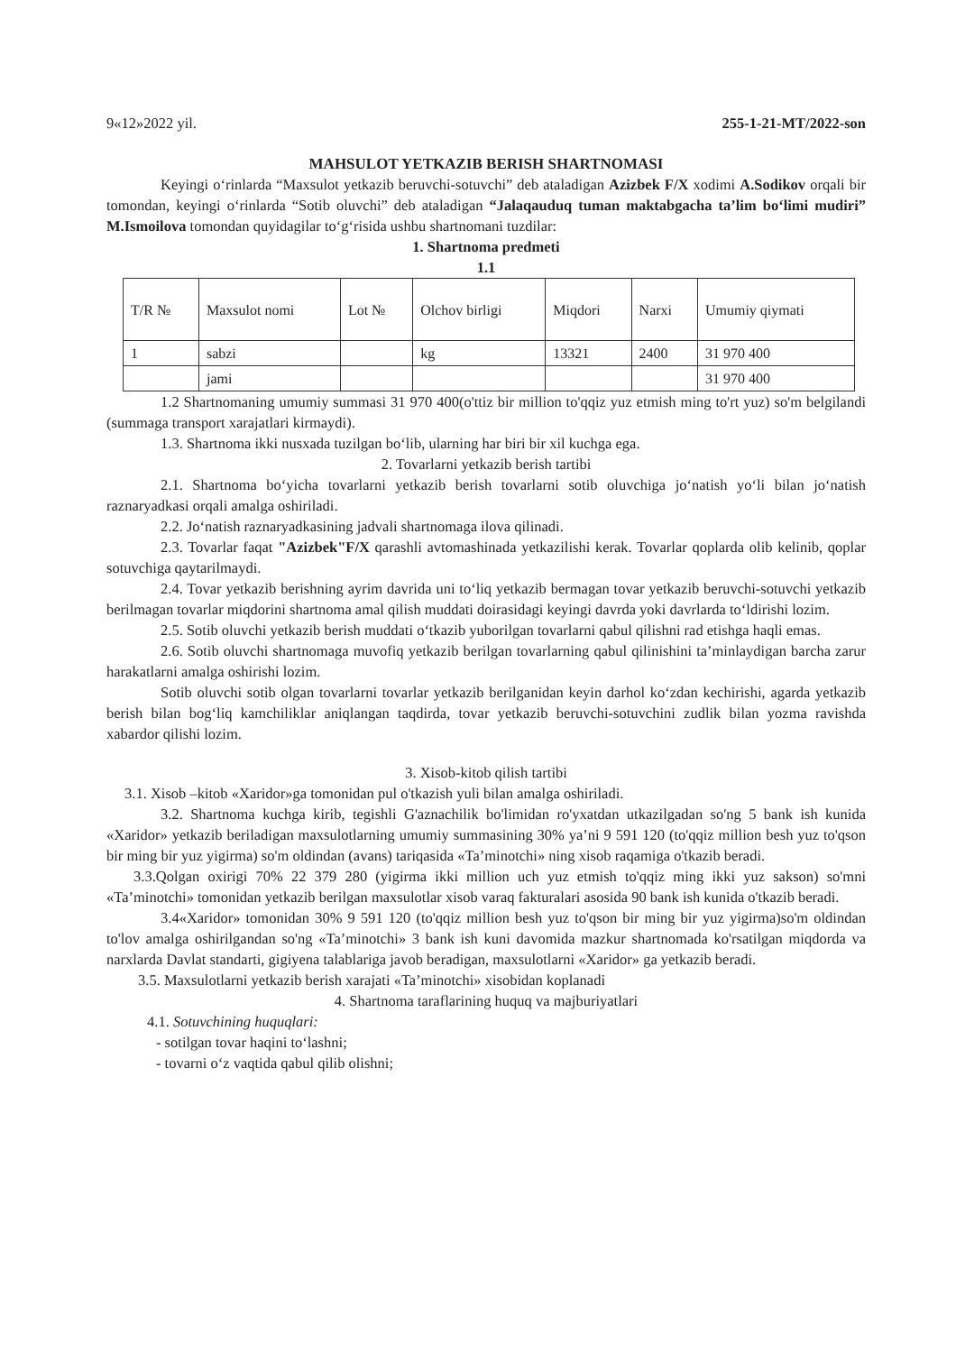9«12»2022 yil. 255-1-21-MT/2022-son
MAHSULOT YETKAZIB BERISH SHARTNOMASI
Keyingi o‘rinlarda “Maxsulot yetkazib beruvchi-sotuvchi” deb ataladigan Azizbek F/X xodimi A.Sodikov orqali bir tomondan, keyingi o‘rinlarda “Sotib oluvchi” deb ataladigan “Jalaqauduq tuman maktabgacha ta’lim bo‘limi mudiri” M.Ismoilova tomondan quyidagilar to‘g‘risida ushbu shartnomani tuzdilar:
1. Shartnoma predmeti
1.1
| T/R № | Maxsulot nomi | Lot № | Olchov birligi | Miqdori | Narxi | Umumiy qiymati |
| --- | --- | --- | --- | --- | --- | --- |
| 1 | sabzi | | kg | 13321 | 2400 | 31 970 400 |
| | jami | | | | | 31 970 400 |
1.2 Shartnomaning umumiy summasi 31 970 400(o'ttiz bir million to'qqiz yuz etmish ming to'rt yuz) so'm belgilandi (summaga transport xarajatlari kirmaydi).
1.3. Shartnoma ikki nusxada tuzilgan bo‘lib, ularning har biri bir xil kuchga ega.
2. Tovarlarni yetkazib berish tartibi
2.1. Shartnoma bo‘yicha tovarlarni yetkazib berish tovarlarni sotib oluvchiga jo‘natish yo‘li bilan jo‘natish raznaryadkasi orqali amalga oshiriladi.
2.2. Jo‘natish raznaryadkasining jadvali shartnomaga ilova qilinadi.
2.3. Tovarlar faqat "Azizbek"F/X qarashli avtomashinada yetkazilishi kerak. Tovarlar qoplarda olib kelinib, qoplar sotuvchiga qaytarilmaydi.
2.4. Tovar yetkazib berishning ayrim davrida uni to‘liq yetkazib bermagan tovar yetkazib beruvchi-sotuvchi yetkazib berilmagan tovarlar miqdorini shartnoma amal qilish muddati doirasidagi keyingi davrda yoki davrlarda to‘ldirishi lozim.
2.5. Sotib oluvchi yetkazib berish muddati o‘tkazib yuborilgan tovarlarni qabul qilishni rad etishga haqli emas.
2.6. Sotib oluvchi shartnomaga muvofiq yetkazib berilgan tovarlarning qabul qilinishini ta’minlaydigan barcha zarur harakatlarni amalga oshirishi lozim.
Sotib oluvchi sotib olgan tovarlarni tovarlar yetkazib berilganidan keyin darhol ko‘zdan kechirishi, agarda yetkazib berish bilan bog‘liq kamchiliklar aniqlangan taqdirda, tovar yetkazib beruvchi-sotuvchini zudlik bilan yozma ravishda xabardor qilishi lozim.
3. Xisob-kitob qilish tartibi
3.1. Xisob –kitob «Xaridor»ga tomonidan pul o'tkazish yuli bilan amalga oshiriladi.
3.2. Shartnoma kuchga kirib, tegishli G'aznachilik bo'limidan ro'yxatdan utkazilgadan so'ng 5 bank ish kunida «Xaridor» yetkazib beriladigan maxsulotlarning umumiy summasining 30% ya’ni 9 591 120 (to'qqiz million besh yuz to'qson bir ming bir yuz yigirma) so'm oldindan (avans) tariqasida «Ta’minotchi» ning xisob raqamiga o'tkazib beradi.
3.3.Qolgan oxirigi 70% 22 379 280 (yigirma ikki million uch yuz etmish to'qqiz ming ikki yuz sakson) so'mni «Ta’minotchi» tomonidan yetkazib berilgan maxsulotlar xisob varaq fakturalari asosida 90 bank ish kunida o'tkazib beradi.
3.4«Xaridor» tomonidan 30% 9 591 120 (to'qqiz million besh yuz to'qson bir ming bir yuz yigirma)so'm oldindan to'lov amalga oshirilgandan so'ng «Ta’minotchi» 3 bank ish kuni davomida mazkur shartnomada ko'rsatilgan miqdorda va narxlarda Davlat standarti, gigiyena talablariga javob beradigan, maxsulotlarni «Xaridor» ga yetkazib beradi.
3.5. Maxsulotlarni yetkazib berish xarajati «Ta’minotchi» xisobidan koplanadi
4. Shartnoma taraflarining huquq va majburiyatlari
4.1. Sotuvchining huquqlari:
- sotilgan tovar haqini to‘lashni;
- tovarni o‘z vaqtida qabul qilib olishni;